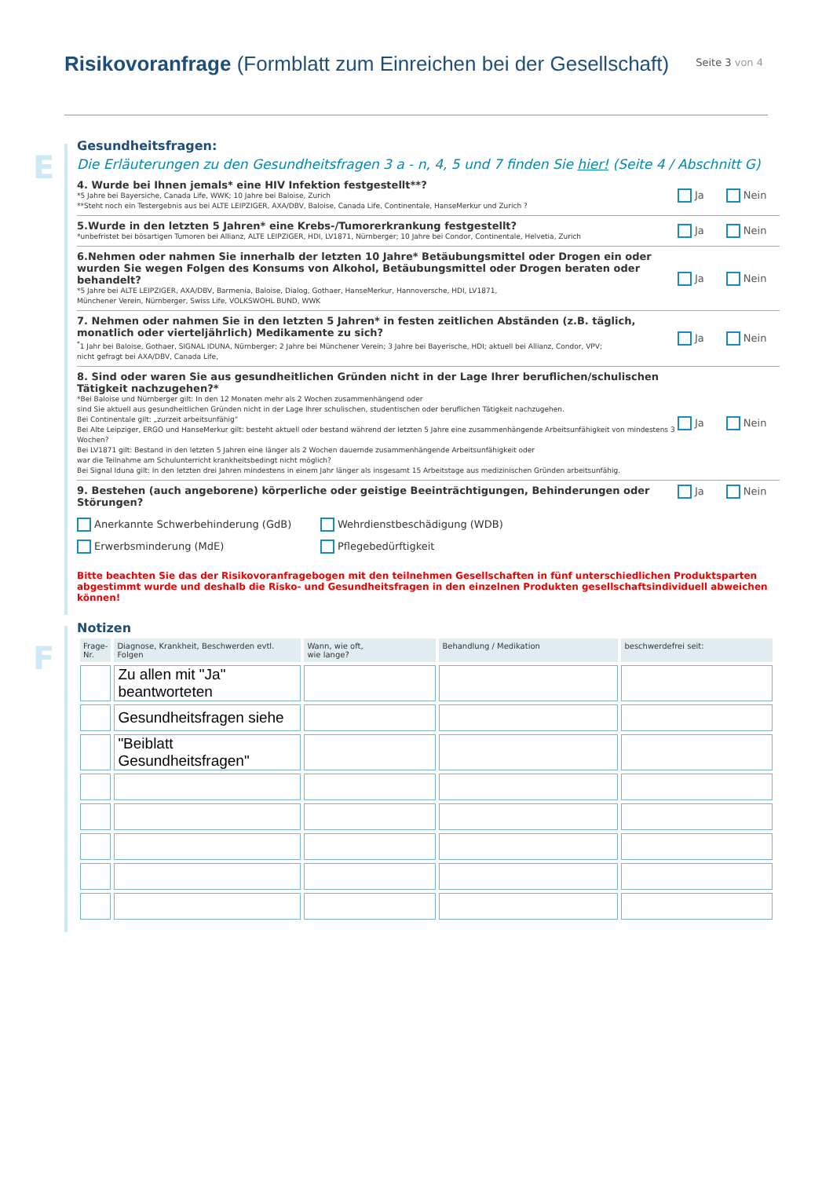Risikovoranfrage (Formblatt zum Einreichen bei der Gesellschaft)
Seite 3 von 4
E
Gesundheitsfragen:
Die Erläuterungen zu den Gesundheitsfragen 3 a - n, 4, 5 und 7 finden Sie hier! (Seite 4 / Abschnitt G)
4. Wurde bei Ihnen jemals* eine HIV Infektion festgestellt**?
*5 Jahre bei Bayersiche, Canada Life, WWK; 10 Jahre bei Baloise, Zurich
**Steht noch ein Testergebnis aus bei ALTE LEIPZIGER, AXA/DBV, Baloise, Canada Life, Continentale, HanseMerkur und Zurich ?
Ja Nein
5.Wurde in den letzten 5 Jahren* eine Krebs-/Tumorerkrankung festgestellt?
*unbefristet bei bösartigen Tumoren bei Allianz, ALTE LEIPZIGER, HDI, LV1871, Nürnberger; 10 Jahre bei Condor, Continentale, Helvetia, Zurich
Ja Nein
6.Nehmen oder nahmen Sie innerhalb der letzten 10 Jahre* Betäubungsmittel oder Drogen ein oder wurden Sie wegen Folgen des Konsums von Alkohol, Betäubungsmittel oder Drogen beraten oder behandelt?
*5 Jahre bei ALTE LEIPZIGER, AXA/DBV, Barmenia, Baloise, Dialog, Gothaer, HanseMerkur, Hannoversche, HDI, LV1871,
Münchener Verein, Nürnberger, Swiss Life, VOLKSWOHL BUND, WWK
Ja Nein
7. Nehmen oder nahmen Sie in den letzten 5 Jahren* in festen zeitlichen Abständen (z.B. täglich, monatlich oder vierteljährlich) Medikamente zu sich?
<sup>*</sup>1 Jahr bei Baloise, Gothaer, SIGNAL IDUNA, Nürnberger; 2 Jahre bei Münchener Verein; 3 Jahre bei Bayerische, HDI; aktuell bei Allianz, Condor, VPV;
nicht gefragt bei AXA/DBV, Canada Life,
Ja Nein
8. Sind oder waren Sie aus gesundheitlichen Gründen nicht in der Lage Ihrer beruflichen/schulischen Tätigkeit nachzugehen?*
*Bei Baloise und Nürnberger gilt: In den 12 Monaten mehr als 2 Wochen zusammenhängend oder
sind Sie aktuell aus gesundheitlichen Gründen nicht in der Lage Ihrer schulischen, studentischen oder beruflichen Tätigkeit nachzugehen.
Bei Continentale gilt: „zurzeit arbeitsunfähig“
Bei Alte Leipziger, ERGO und HanseMerkur gilt: besteht aktuell oder bestand während der letzten 5 Jahre eine zusammenhängende Arbeitsunfähigkeit von mindestens 3 Wochen?
Bei LV1871 gilt: Bestand in den letzten 5 Jahren eine länger als 2 Wochen dauernde zusammenhängende Arbeitsunfähigkeit oder
war die Teilnahme am Schulunterricht krankheitsbedingt nicht möglich?
Bei Signal Iduna gilt: In den letzten drei Jahren mindestens in einem Jahr länger als insgesamt 15 Arbeitstage aus medizinischen Gründen arbeitsunfähig.
Ja Nein
9. Bestehen (auch angeborene) körperliche oder geistige Beeinträchtigungen, Behinderungen oder Störungen?
Anerkannte Schwerbehinderung (GdB) Wehrdienstbeschädigung (WDB) Erwerbsminderung (MdE) Pflegebedürftigkeit
Ja Nein
Bitte beachten Sie das der Risikovoranfragebogen mit den teilnehmen Gesellschaften in fünf unterschiedlichen Produktsparten abgestimmt wurde und deshalb die Risko- und Gesundheitsfragen in den einzelnen Produkten gesellschaftsindividuell abweichen können!
F
Notizen
| Frage- Nr. | Diagnose, Krankheit, Beschwerden evtl. Folgen | Wann, wie oft, wie lange? | Behandlung / Medikation | beschwerdefrei seit: |
| --- | --- | --- | --- | --- |
| | Zu allen mit "Ja" beantworteten | | | |
| | Gesundheitsfragen siehe | | | |
| | "Beiblatt Gesundheitsfragen" | | | |